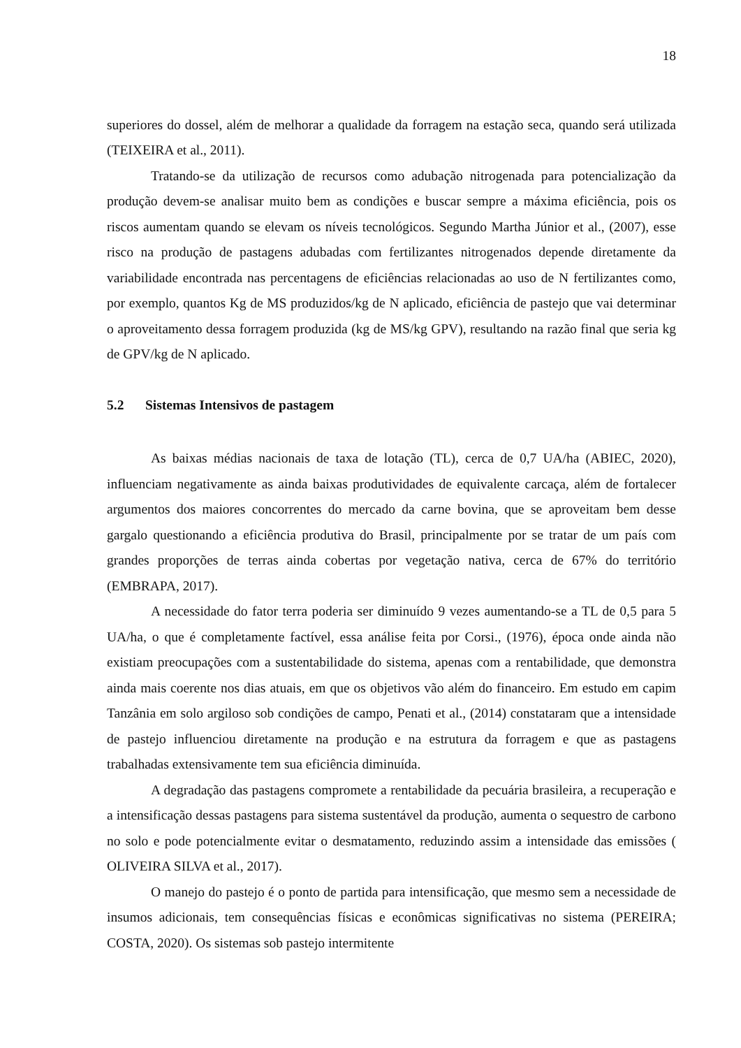18
superiores do dossel, além de melhorar a qualidade da forragem na estação seca, quando será utilizada (TEIXEIRA et al., 2011).
Tratando-se da utilização de recursos como adubação nitrogenada para potencialização da produção devem-se analisar muito bem as condições e buscar sempre a máxima eficiência, pois os riscos aumentam quando se elevam os níveis tecnológicos. Segundo Martha Júnior et al., (2007), esse risco na produção de pastagens adubadas com fertilizantes nitrogenados depende diretamente da variabilidade encontrada nas percentagens de eficiências relacionadas ao uso de N fertilizantes como, por exemplo, quantos Kg de MS produzidos/kg de N aplicado, eficiência de pastejo que vai determinar o aproveitamento dessa forragem produzida (kg de MS/kg GPV), resultando na razão final que seria kg de GPV/kg de N aplicado.
5.2 Sistemas Intensivos de pastagem
As baixas médias nacionais de taxa de lotação (TL), cerca de 0,7 UA/ha (ABIEC, 2020), influenciam negativamente as ainda baixas produtividades de equivalente carcaça, além de fortalecer argumentos dos maiores concorrentes do mercado da carne bovina, que se aproveitam bem desse gargalo questionando a eficiência produtiva do Brasil, principalmente por se tratar de um país com grandes proporções de terras ainda cobertas por vegetação nativa, cerca de 67% do território (EMBRAPA, 2017).
A necessidade do fator terra poderia ser diminuído 9 vezes aumentando-se a TL de 0,5 para 5 UA/ha, o que é completamente factível, essa análise feita por Corsi., (1976), época onde ainda não existiam preocupações com a sustentabilidade do sistema, apenas com a rentabilidade, que demonstra ainda mais coerente nos dias atuais, em que os objetivos vão além do financeiro. Em estudo em capim Tanzânia em solo argiloso sob condições de campo, Penati et al., (2014) constataram que a intensidade de pastejo influenciou diretamente na produção e na estrutura da forragem e que as pastagens trabalhadas extensivamente tem sua eficiência diminuída.
A degradação das pastagens compromete a rentabilidade da pecuária brasileira, a recuperação e a intensificação dessas pastagens para sistema sustentável da produção, aumenta o sequestro de carbono no solo e pode potencialmente evitar o desmatamento, reduzindo assim a intensidade das emissões ( OLIVEIRA SILVA et al., 2017).
O manejo do pastejo é o ponto de partida para intensificação, que mesmo sem a necessidade de insumos adicionais, tem consequências físicas e econômicas significativas no sistema (PEREIRA; COSTA, 2020). Os sistemas sob pastejo intermitente